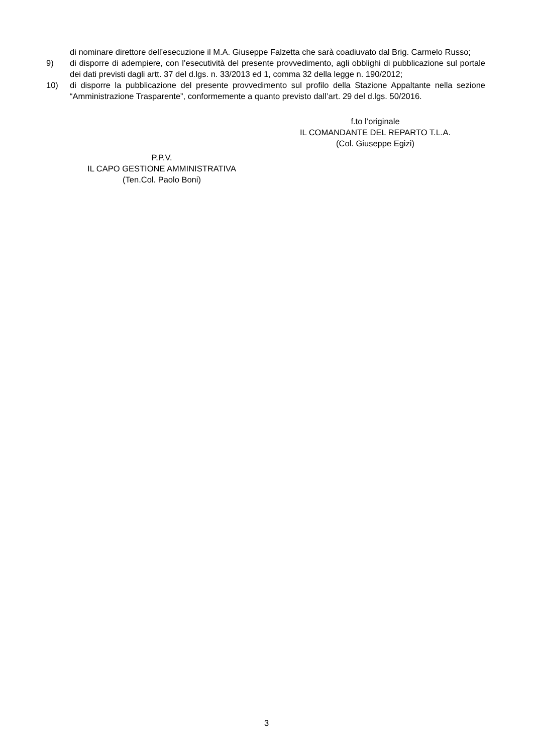di nominare direttore dell’esecuzione il M.A. Giuseppe Falzetta che sarà coadiuvato dal Brig. Carmelo Russo;
9) di disporre di adempiere, con l’esecutività del presente provvedimento, agli obblighi di pubblicazione sul portale dei dati previsti dagli artt. 37 del d.lgs. n. 33/2013 ed 1, comma 32 della legge n. 190/2012;
10) di disporre la pubblicazione del presente provvedimento sul profilo della Stazione Appaltante nella sezione “Amministrazione Trasparente”, conformemente a quanto previsto dall’art. 29 del d.lgs. 50/2016.
f.to l’originale
IL COMANDANTE DEL REPARTO T.L.A.
(Col. Giuseppe Egizi)
P.P.V.
IL CAPO GESTIONE AMMINISTRATIVA
(Ten.Col. Paolo Boni)
3